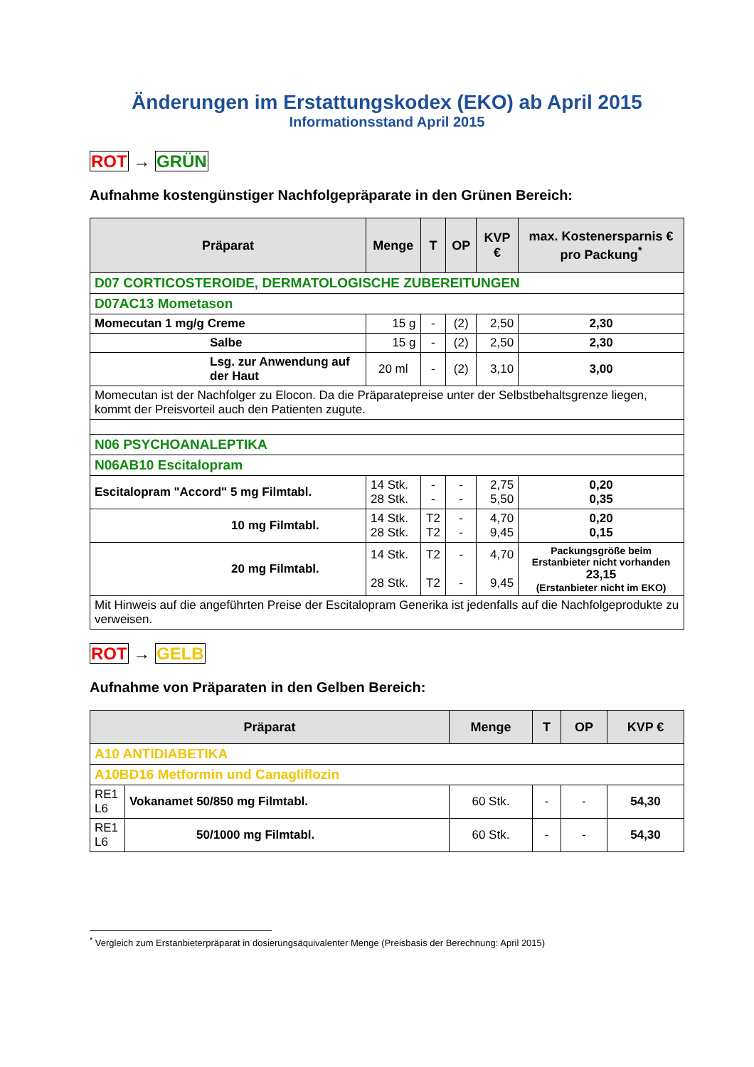Änderungen im Erstattungskodex (EKO) ab April 2015
Informationsstand April 2015
ROT → GRÜN
Aufnahme kostengünstiger Nachfolgepräparate in den Grünen Bereich:
| Präparat | Menge | T | OP | KVP € | max. Kostenersparnis € pro Packung<sup>*</sup> |
| --- | --- | --- | --- | --- | --- |
| D07 CORTICOSTEROIDE, DERMATOLOGISCHE ZUBEREITUNGEN | | | | | |
| D07AC13 Mometason | | | | | |
| Momecutan 1 mg/g Creme | 15 g | - | (2) | 2,50 | 2,30 |
| Salbe | 15 g | - | (2) | 2,50 | 2,30 |
| Lsg. zur Anwendung auf der Haut | 20 ml | - | (2) | 3,10 | 3,00 |
| Momecutan ist der Nachfolger zu Elocon. Da die Präparatepreise unter der Selbstbehaltsgrenze liegen, kommt der Preisvorteil auch den Patienten zugute. | | | | | |
| N06 PSYCHOANALEPTIKA | | | | | |
| N06AB10 Escitalopram | | | | | |
| Escitalopram "Accord" 5 mg Filmtabl. | 14 Stk. 28 Stk. | - - | - - | 2,75 5,50 | 0,20 0,35 |
| 10 mg Filmtabl. | 14 Stk. 28 Stk. | T2 T2 | - - | 4,70 9,45 | 0,20 0,15 |
| 20 mg Filmtabl. | 14 Stk. 28 Stk. | T2 T2 | - - | 4,70 9,45 | Packungsgröße beim Erstanbieter nicht vorhanden 23,15 (Erstanbieter nicht im EKO) |
| Mit Hinweis auf die angeführten Preise der Escitalopram Generika ist jedenfalls auf die Nachfolgeprodukte zu verweisen. | | | | | |
ROT → GELB
Aufnahme von Präparaten in den Gelben Bereich:
| Präparat | | Menge | T | OP | KVP € |
| --- | --- | --- | --- | --- | --- |
| A10 ANTIDIABETIKA | | | | | |
| A10BD16 Metformin und Canagliflozin | | | | | |
| RE1 L6 | Vokanamet 50/850 mg Filmtabl. | 60 Stk. | - | - | 54,30 |
| RE1 L6 | 50/1000 mg Filmtabl. | 60 Stk. | - | - | 54,30 |
<sup>*</sup> Vergleich zum Erstanbieterpräparat in dosierungsäquivalenter Menge (Preisbasis der Berechnung: April 2015)